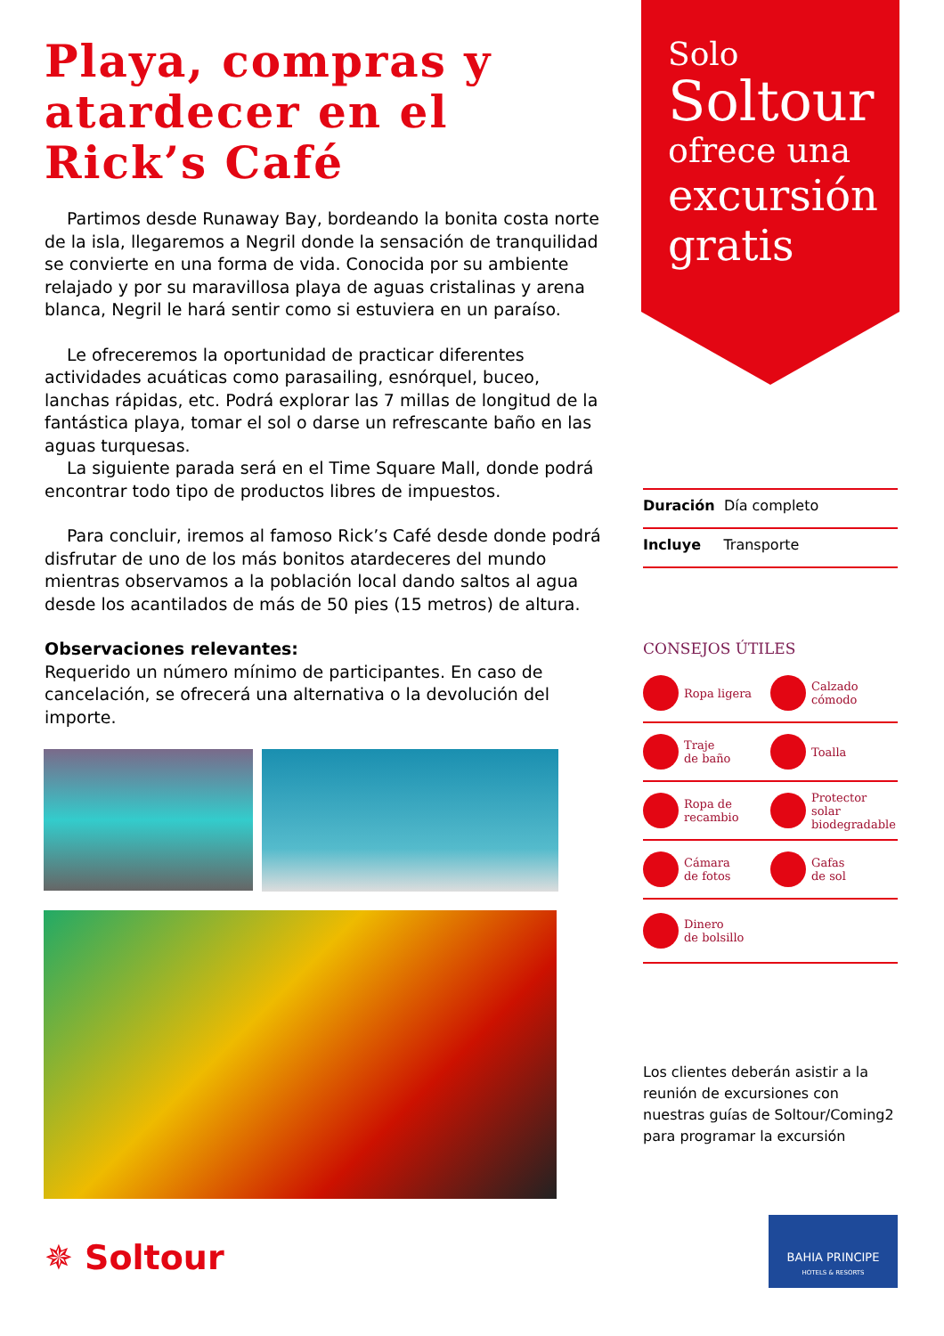Playa, compras y atardecer en el Rick’s Café
Partimos desde Runaway Bay, bordeando la bonita costa norte de la isla, llegaremos a Negril donde la sensación de tranquilidad se convierte en una forma de vida. Conocida por su ambiente relajado y por su maravillosa playa de aguas cristalinas y arena blanca, Negril le hará sentir como si estuviera en un paraíso.
Le ofreceremos la oportunidad de practicar diferentes actividades acuáticas como parasailing, esnórquel, buceo, lanchas rápidas, etc. Podrá explorar las 7 millas de longitud de la fantástica playa, tomar el sol o darse un refrescante baño en las aguas turquesas.
La siguiente parada será en el Time Square Mall, donde podrá encontrar todo tipo de productos libres de impuestos.
Para concluir, iremos al famoso Rick’s Café desde donde podrá disfrutar de uno de los más bonitos atardeceres del mundo mientras observamos a la población local dando saltos al agua desde los acantilados de más de 50 pies (15 metros) de altura.
Observaciones relevantes:
Requerido un número mínimo de participantes. En caso de cancelación, se ofrecerá una alternativa o la devolución del importe.
✵ Soltour
Solo
Soltour
ofrece una
excursión
gratis
Duración Día completo
Incluye Transporte
CONSEJOS ÚTILES
Ropa ligera
Calzado
cómodo
Traje
de baño
Toalla
Ropa de
recambio
Protector solar
biodegradable
Cámara
de fotos
Gafas
de sol
Dinero
de bolsillo
Los clientes deberán asistir a la reunión de excursiones con nuestras guías de Soltour/Coming2 para programar la excursión
BAHIA PRINCIPE
HOTELS & RESORTS